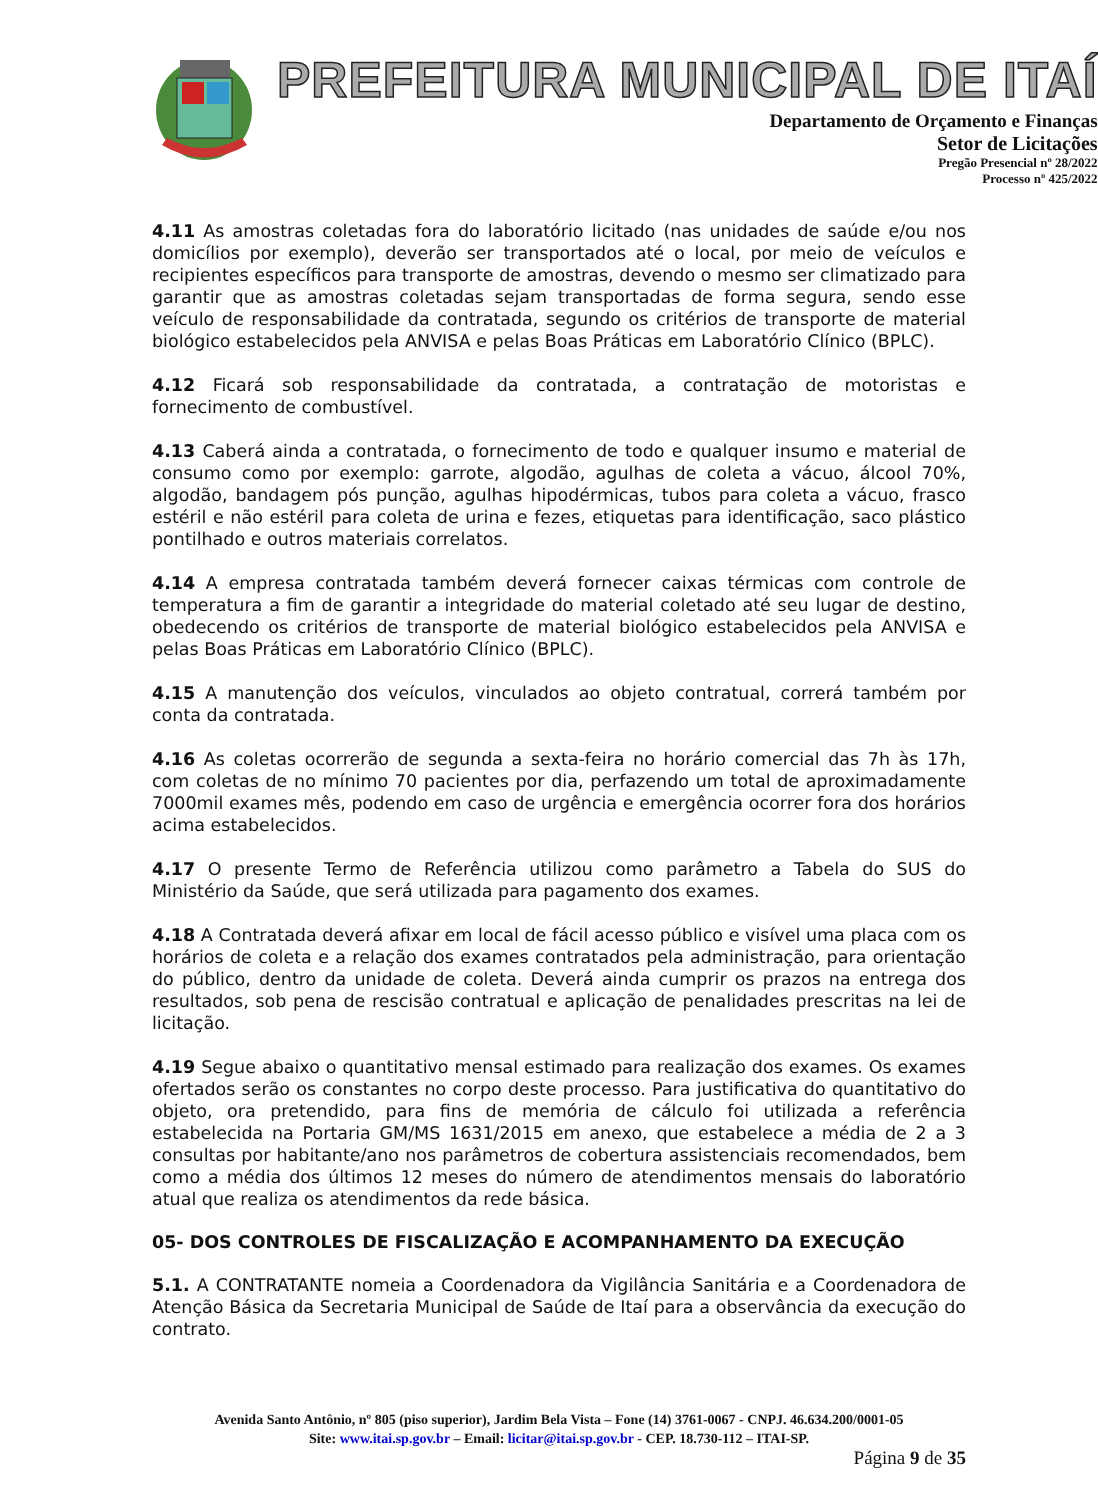PREFEITURA MUNICIPAL DE ITAÍ
Departamento de Orçamento e Finanças
Setor de Licitações
Pregão Presencial nº 28/2022
Processo nº 425/2022
4.11 As amostras coletadas fora do laboratório licitado (nas unidades de saúde e/ou nos domicílios por exemplo), deverão ser transportados até o local, por meio de veículos e recipientes específicos para transporte de amostras, devendo o mesmo ser climatizado para garantir que as amostras coletadas sejam transportadas de forma segura, sendo esse veículo de responsabilidade da contratada, segundo os critérios de transporte de material biológico estabelecidos pela ANVISA e pelas Boas Práticas em Laboratório Clínico (BPLC).
4.12 Ficará sob responsabilidade da contratada, a contratação de motoristas e fornecimento de combustível.
4.13 Caberá ainda a contratada, o fornecimento de todo e qualquer insumo e material de consumo como por exemplo: garrote, algodão, agulhas de coleta a vácuo, álcool 70%, algodão, bandagem pós punção, agulhas hipodérmicas, tubos para coleta a vácuo, frasco estéril e não estéril para coleta de urina e fezes, etiquetas para identificação, saco plástico pontilhado e outros materiais correlatos.
4.14 A empresa contratada também deverá fornecer caixas térmicas com controle de temperatura a fim de garantir a integridade do material coletado até seu lugar de destino, obedecendo os critérios de transporte de material biológico estabelecidos pela ANVISA e pelas Boas Práticas em Laboratório Clínico (BPLC).
4.15 A manutenção dos veículos, vinculados ao objeto contratual, correrá também por conta da contratada.
4.16 As coletas ocorrerão de segunda a sexta-feira no horário comercial das 7h às 17h, com coletas de no mínimo 70 pacientes por dia, perfazendo um total de aproximadamente 7000mil exames mês, podendo em caso de urgência e emergência ocorrer fora dos horários acima estabelecidos.
4.17 O presente Termo de Referência utilizou como parâmetro a Tabela do SUS do Ministério da Saúde, que será utilizada para pagamento dos exames.
4.18 A Contratada deverá afixar em local de fácil acesso público e visível uma placa com os horários de coleta e a relação dos exames contratados pela administração, para orientação do público, dentro da unidade de coleta. Deverá ainda cumprir os prazos na entrega dos resultados, sob pena de rescisão contratual e aplicação de penalidades prescritas na lei de licitação.
4.19 Segue abaixo o quantitativo mensal estimado para realização dos exames. Os exames ofertados serão os constantes no corpo deste processo. Para justificativa do quantitativo do objeto, ora pretendido, para fins de memória de cálculo foi utilizada a referência estabelecida na Portaria GM/MS 1631/2015 em anexo, que estabelece a média de 2 a 3 consultas por habitante/ano nos parâmetros de cobertura assistenciais recomendados, bem como a média dos últimos 12 meses do número de atendimentos mensais do laboratório atual que realiza os atendimentos da rede básica.
05- DOS CONTROLES DE FISCALIZAÇÃO E ACOMPANHAMENTO DA EXECUÇÃO
5.1. A CONTRATANTE nomeia a Coordenadora da Vigilância Sanitária e a Coordenadora de Atenção Básica da Secretaria Municipal de Saúde de Itaí para a observância da execução do contrato.
Avenida Santo Antônio, nº 805 (piso superior), Jardim Bela Vista – Fone (14) 3761-0067 - CNPJ. 46.634.200/0001-05
Site: www.itai.sp.gov.br – Email: licitar@itai.sp.gov.br - CEP. 18.730-112 – ITAI-SP.
Página 9 de 35